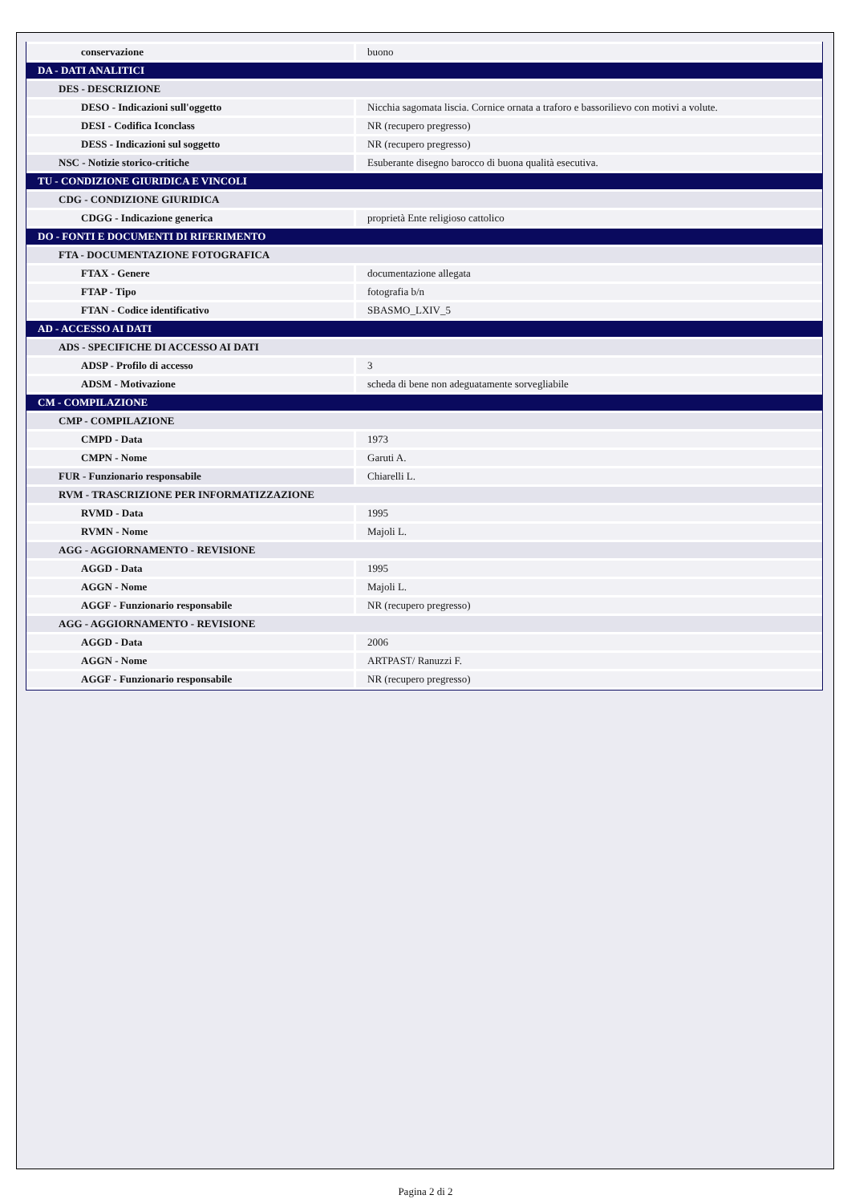| conservazione | buono |
| DA - DATI ANALITICI | |
| DES - DESCRIZIONE | |
| DESO - Indicazioni sull'oggetto | Nicchia sagomata liscia. Cornice ornata a traforo e bassorilievo con motivi a volute. |
| DESI - Codifica Iconclass | NR (recupero pregresso) |
| DESS - Indicazioni sul soggetto | NR (recupero pregresso) |
| NSC - Notizie storico-critiche | Esuberante disegno barocco di buona qualità esecutiva. |
| TU - CONDIZIONE GIURIDICA E VINCOLI | |
| CDG - CONDIZIONE GIURIDICA | |
| CDGG - Indicazione generica | proprietà Ente religioso cattolico |
| DO - FONTI E DOCUMENTI DI RIFERIMENTO | |
| FTA - DOCUMENTAZIONE FOTOGRAFICA | |
| FTAX - Genere | documentazione allegata |
| FTAP - Tipo | fotografia b/n |
| FTAN - Codice identificativo | SBASMO_LXIV_5 |
| AD - ACCESSO AI DATI | |
| ADS - SPECIFICHE DI ACCESSO AI DATI | |
| ADSP - Profilo di accesso | 3 |
| ADSM - Motivazione | scheda di bene non adeguatamente sorvegliabile |
| CM - COMPILAZIONE | |
| CMP - COMPILAZIONE | |
| CMPD - Data | 1973 |
| CMPN - Nome | Garuti A. |
| FUR - Funzionario responsabile | Chiarelli L. |
| RVM - TRASCRIZIONE PER INFORMATIZZAZIONE | |
| RVMD - Data | 1995 |
| RVMN - Nome | Majoli L. |
| AGG - AGGIORNAMENTO - REVISIONE | |
| AGGD - Data | 1995 |
| AGGN - Nome | Majoli L. |
| AGGF - Funzionario responsabile | NR (recupero pregresso) |
| AGG - AGGIORNAMENTO - REVISIONE | |
| AGGD - Data | 2006 |
| AGGN - Nome | ARTPAST/ Ranuzzi F. |
| AGGF - Funzionario responsabile | NR (recupero pregresso) |
Pagina 2 di 2